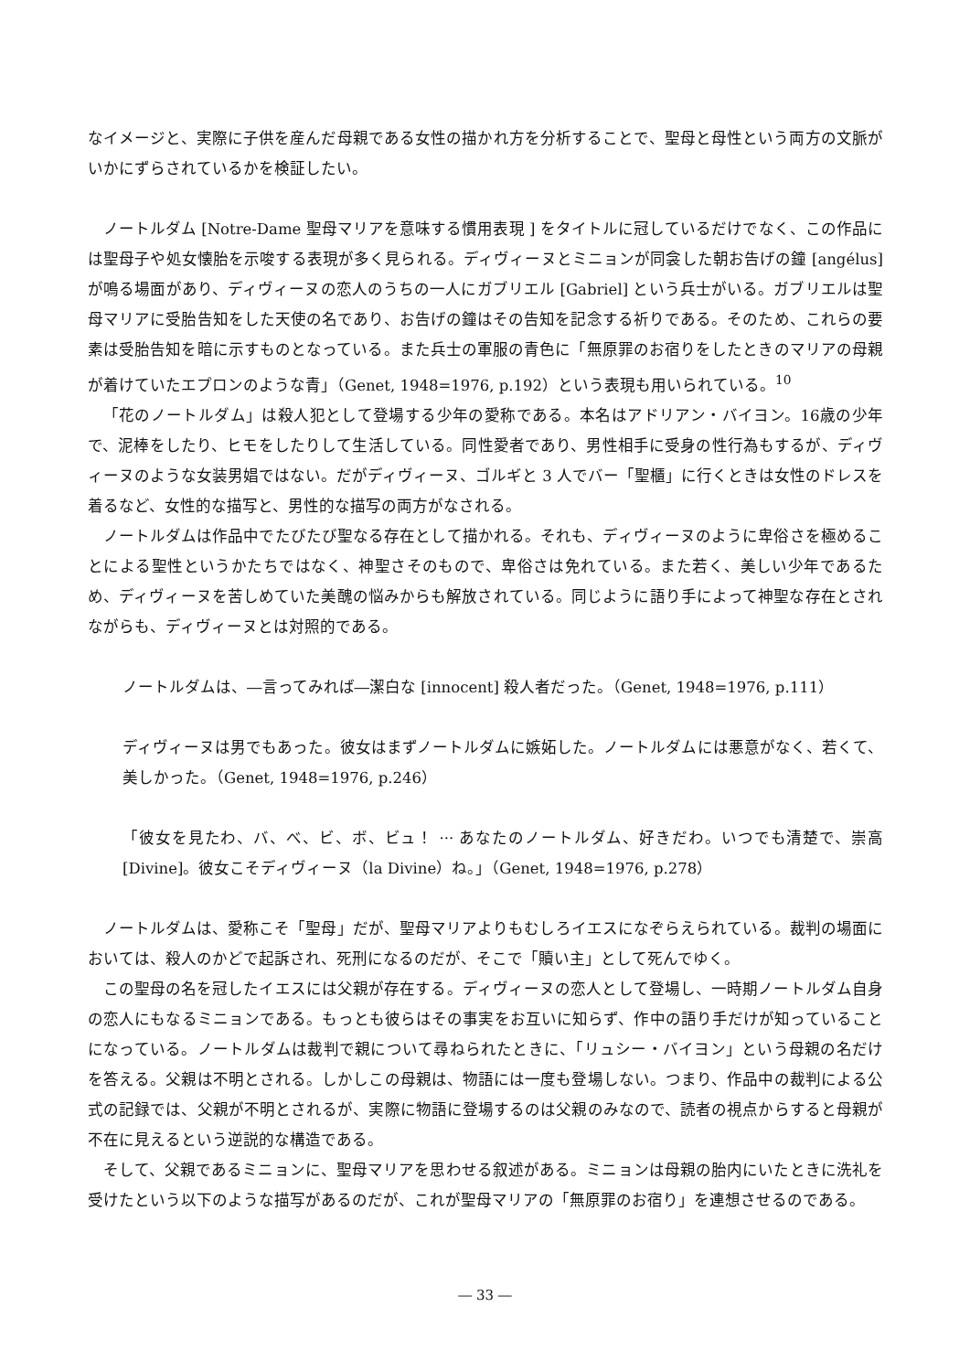なイメージと、実際に子供を産んだ母親である女性の描かれ方を分析することで、聖母と母性という両方の文脈がいかにずらされているかを検証したい。
ノートルダム [Notre-Dame 聖母マリアを意味する慣用表現 ] をタイトルに冠しているだけでなく、この作品には聖母子や処女懐胎を示唆する表現が多く見られる。ディヴィーヌとミニョンが同衾した朝お告げの鐘 [angélus] が鳴る場面があり、ディヴィーヌの恋人のうちの一人にガブリエル [Gabriel] という兵士がいる。ガブリエルは聖母マリアに受胎告知をした天使の名であり、お告げの鐘はその告知を記念する祈りである。そのため、これらの要素は受胎告知を暗に示すものとなっている。また兵士の軍服の青色に「無原罪のお宿りをしたときのマリアの母親が着けていたエプロンのような青」（Genet, 1948=1976, p.192）という表現も用いられている。<sup>10</sup>
「花のノートルダム」は殺人犯として登場する少年の愛称である。本名はアドリアン・バイヨン。16歳の少年で、泥棒をしたり、ヒモをしたりして生活している。同性愛者であり、男性相手に受身の性行為もするが、ディヴィーヌのような女装男娼ではない。だがディヴィーヌ、ゴルギと 3 人でバー「聖櫃」に行くときは女性のドレスを着るなど、女性的な描写と、男性的な描写の両方がなされる。
ノートルダムは作品中でたびたび聖なる存在として描かれる。それも、ディヴィーヌのように卑俗さを極めることによる聖性というかたちではなく、神聖さそのもので、卑俗さは免れている。また若く、美しい少年であるため、ディヴィーヌを苦しめていた美醜の悩みからも解放されている。同じように語り手によって神聖な存在とされながらも、ディヴィーヌとは対照的である。
ノートルダムは、―言ってみれば―潔白な [innocent] 殺人者だった。（Genet, 1948=1976, p.111）
ディヴィーヌは男でもあった。彼女はまずノートルダムに嫉妬した。ノートルダムには悪意がなく、若くて、美しかった。（Genet, 1948=1976, p.246）
「彼女を見たわ、バ、べ、ビ、ボ、ビュ！ ··· あなたのノートルダム、好きだわ。いつでも清楚で、崇高 [Divine]。彼女こそディヴィーヌ（la Divine）ね。」（Genet, 1948=1976, p.278）
ノートルダムは、愛称こそ「聖母」だが、聖母マリアよりもむしろイエスになぞらえられている。裁判の場面においては、殺人のかどで起訴され、死刑になるのだが、そこで「贖い主」として死んでゆく。
この聖母の名を冠したイエスには父親が存在する。ディヴィーヌの恋人として登場し、一時期ノートルダム自身の恋人にもなるミニョンである。もっとも彼らはその事実をお互いに知らず、作中の語り手だけが知っていることになっている。ノートルダムは裁判で親について尋ねられたときに、「リュシー・バイヨン」という母親の名だけを答える。父親は不明とされる。しかしこの母親は、物語には一度も登場しない。つまり、作品中の裁判による公式の記録では、父親が不明とされるが、実際に物語に登場するのは父親のみなので、読者の視点からすると母親が不在に見えるという逆説的な構造である。
そして、父親であるミニョンに、聖母マリアを思わせる叙述がある。ミニョンは母親の胎内にいたときに洗礼を受けたという以下のような描写があるのだが、これが聖母マリアの「無原罪のお宿り」を連想させるのである。
― 33 ―